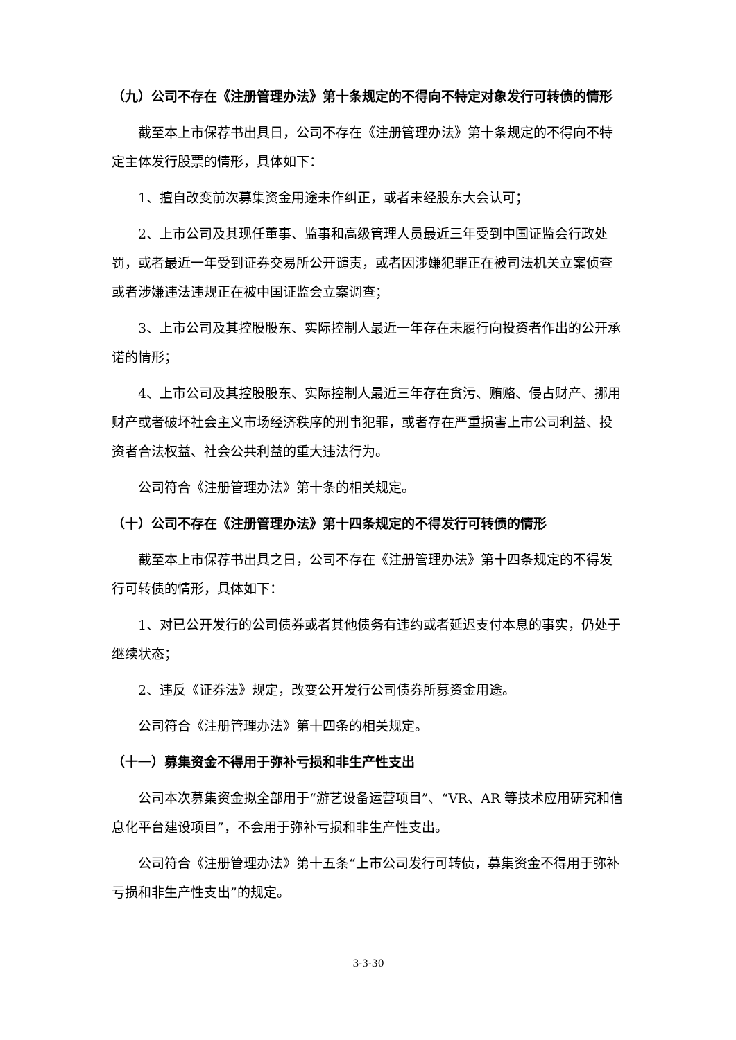（九）公司不存在《注册管理办法》第十条规定的不得向不特定对象发行可转债的情形
截至本上市保荐书出具日，公司不存在《注册管理办法》第十条规定的不得向不特定主体发行股票的情形，具体如下：
1、擅自改变前次募集资金用途未作纠正，或者未经股东大会认可；
2、上市公司及其现任董事、监事和高级管理人员最近三年受到中国证监会行政处罚，或者最近一年受到证券交易所公开谴责，或者因涉嫌犯罪正在被司法机关立案侦查或者涉嫌违法违规正在被中国证监会立案调查；
3、上市公司及其控股股东、实际控制人最近一年存在未履行向投资者作出的公开承诺的情形；
4、上市公司及其控股股东、实际控制人最近三年存在贪污、贿赂、侵占财产、挪用财产或者破坏社会主义市场经济秩序的刑事犯罪，或者存在严重损害上市公司利益、投资者合法权益、社会公共利益的重大违法行为。
公司符合《注册管理办法》第十条的相关规定。
（十）公司不存在《注册管理办法》第十四条规定的不得发行可转债的情形
截至本上市保荐书出具之日，公司不存在《注册管理办法》第十四条规定的不得发行可转债的情形，具体如下：
1、对已公开发行的公司债券或者其他债务有违约或者延迟支付本息的事实，仍处于继续状态；
2、违反《证券法》规定，改变公开发行公司债券所募资金用途。
公司符合《注册管理办法》第十四条的相关规定。
（十一）募集资金不得用于弥补亏损和非生产性支出
公司本次募集资金拟全部用于“游艺设备运营项目”、“VR、AR 等技术应用研究和信息化平台建设项目”，不会用于弥补亏损和非生产性支出。
公司符合《注册管理办法》第十五条“上市公司发行可转债，募集资金不得用于弥补亏损和非生产性支出”的规定。
3-3-30